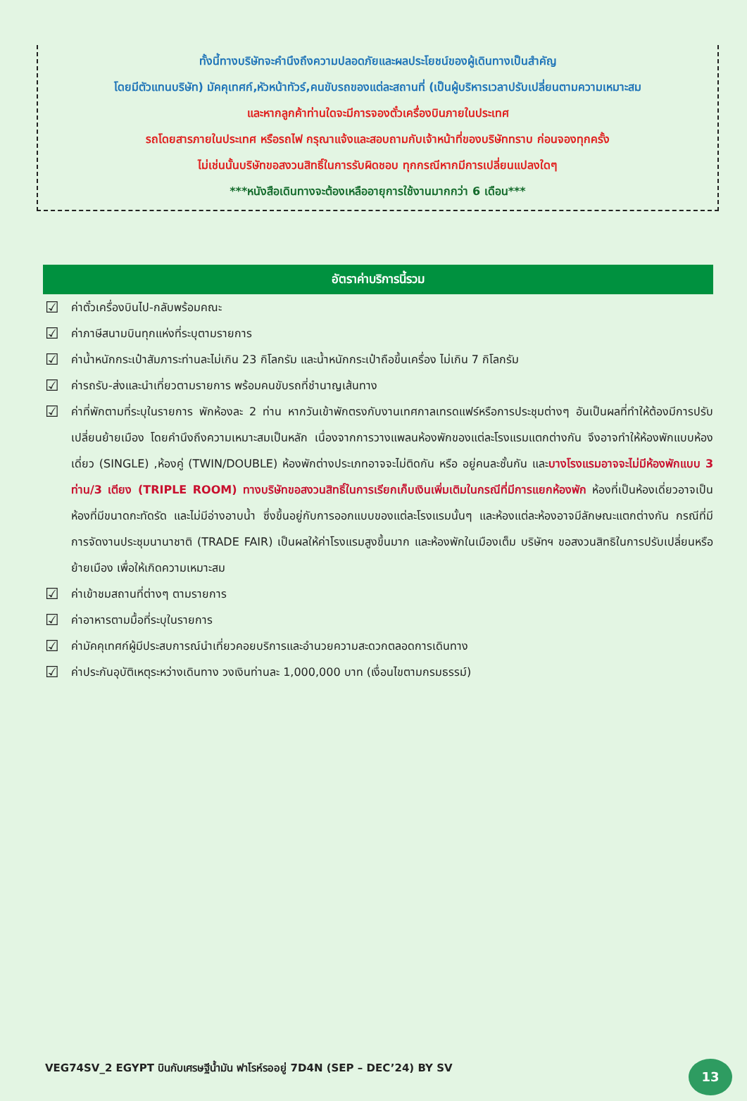ทั้งนี้ทางบริษัทจะคำนึงถึงความปลอดภัยและผลประโยชน์ของผู้เดินทางเป็นสำคัญ
โดยมีตัวแทนบริษัท) มัคคุเทศก์,หัวหน้าทัวร์,คนขับรถของแต่ละสถานที่ (เป็นผู้บริหารเวลาปรับเปลี่ยนตามความเหมาะสม
และหากลูกค้าท่านใดจะมีการจองตั๋วเครื่องบินภายในประเทศ
รถโดยสารภายในประเทศ หรือรถไฟ กรุณาแจ้งและสอบถามกับเจ้าหน้าที่ของบริษัททราบ ก่อนจองทุกครั้ง
ไม่เช่นนั้นบริษัทขอสงวนสิทธิ์ในการรับผิดชอบ ทุกกรณีหากมีการเปลี่ยนแปลงใดๆ
***หนังสือเดินทางจะต้องเหลืออายุการใช้งานมากกว่า 6 เดือน***
อัตราค่าบริการนี้รวม
☑ ค่าตั๋วเครื่องบินไป-กลับพร้อมคณะ
☑ ค่าภาษีสนามบินทุกแห่งที่ระบุตามรายการ
☑ ค่าน้ำหนักกระเป๋าสัมภาระท่านละไม่เกิน 23 กิโลกรัม และน้ำหนักกระเป๋าถือขึ้นเครื่อง ไม่เกิน 7 กิโลกรัม
☑ ค่ารถรับ-ส่งและนำเที่ยวตามรายการ พร้อมคนขับรถที่ชำนาญเส้นทาง
☑ ค่าที่พักตามที่ระบุในรายการ พักห้องละ 2 ท่าน หากวันเข้าพักตรงกับงานเทศกาลเทรดแฟร์หรือการประชุมต่างๆ อันเป็นผลที่ทำให้ต้องมีการปรับเปลี่ยนย้ายเมือง โดยคำนึงถึงความเหมาะสมเป็นหลัก เนื่องจากการวางแพลนห้องพักของแต่ละโรงแรมแตกต่างกัน จึงอาจทำให้ห้องพักแบบห้องเดี่ยว (SINGLE) ,ห้องคู่ (TWIN/DOUBLE) ห้องพักต่างประเภทอาจจะไม่ติดกัน หรือ อยู่คนละชั้นกัน และบางโรงแรมอาจจะไม่มีห้องพักแบบ 3 ท่าน/3 เตียง (TRIPLE ROOM) ทางบริษัทขอสงวนสิทธิ์ในการเรียกเก็บเงินเพิ่มเติมในกรณีที่มีการแยกห้องพัก ห้องที่เป็นห้องเดี่ยวอาจเป็นห้องที่มีขนาดกะทัดรัด และไม่มีอ่างอาบน้ำ ซึ่งขึ้นอยู่กับการออกแบบของแต่ละโรงแรมนั้นๆ และห้องแต่ละห้องอาจมีลักษณะแตกต่างกัน กรณีที่มีการจัดงานประชุมนานาชาติ (TRADE FAIR) เป็นผลให้ค่าโรงแรมสูงขึ้นมาก และห้องพักในเมืองเต็ม บริษัทฯ ขอสงวนสิทธิในการปรับเปลี่ยนหรือย้ายเมือง เพื่อให้เกิดความเหมาะสม
☑ ค่าเข้าชมสถานที่ต่างๆ ตามรายการ
☑ ค่าอาหารตามมื้อที่ระบุในรายการ
☑ ค่ามัคคุเทศก์ผู้มีประสบการณ์นำเที่ยวคอยบริการและอำนวยความสะดวกตลอดการเดินทาง
☑ ค่าประกันอุบัติเหตุระหว่างเดินทาง วงเงินท่านละ 1,000,000 บาท (เงื่อนไขตามกรมธรรม์)
VEG74SV_2 EGYPT บินกับเศรษฐีน้ำมัน ฟาโรห์รออยู่ 7D4N (SEP – DEC’24) BY SV
13